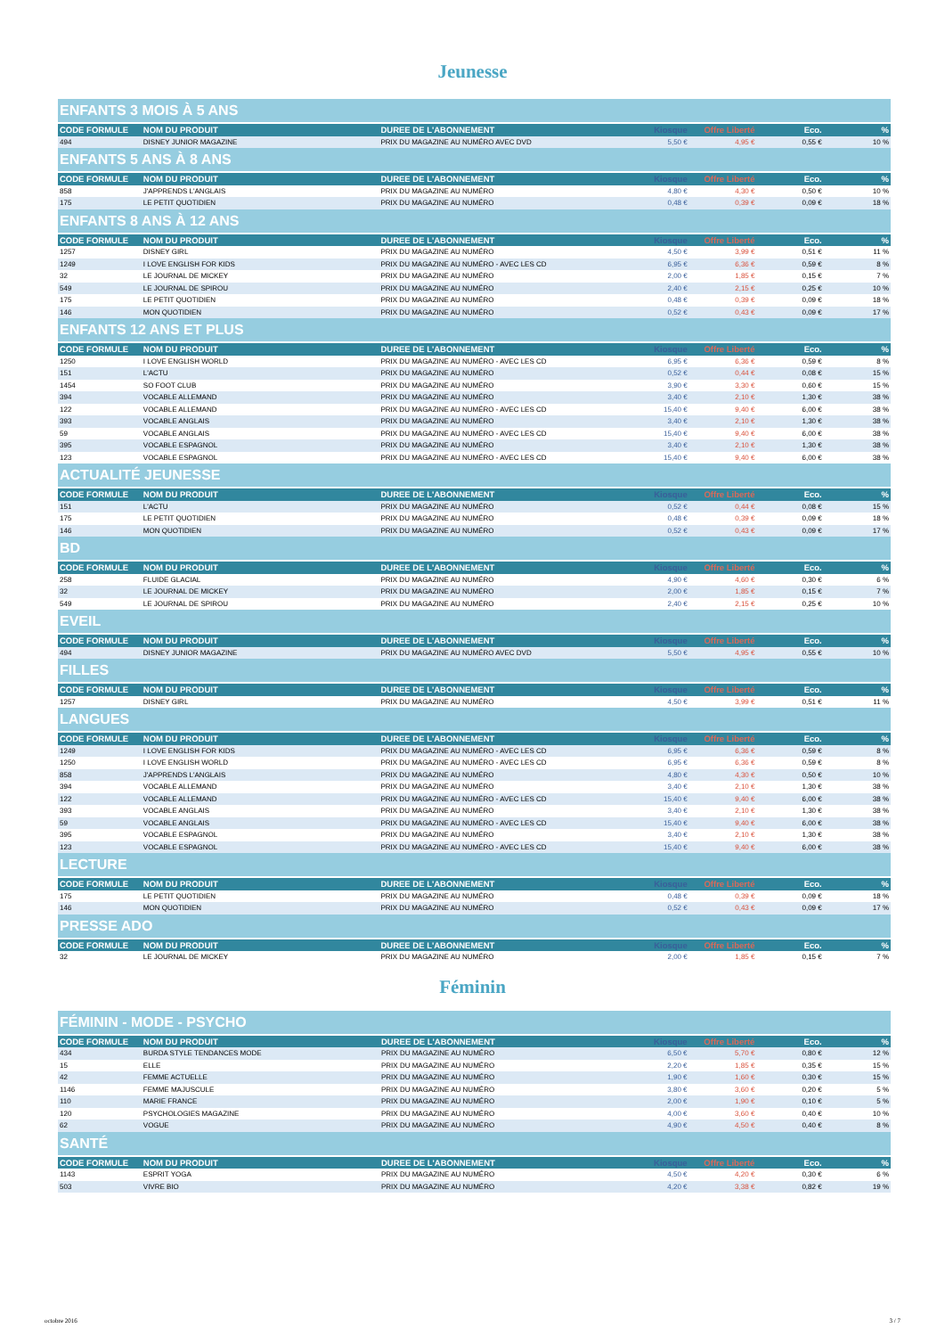Jeunesse
| ENFANTS 3 MOIS À 5 ANS | | | | | | |
| CODE FORMULE | NOM DU PRODUIT | DUREE DE L'ABONNEMENT | Kiosque | Offre Liberté | Eco. | % |
| 494 | DISNEY JUNIOR MAGAZINE | PRIX DU MAGAZINE AU NUMÉRO AVEC DVD | 5,50 € | 4,95 € | 0,55 € | 10 % |
| ENFANTS 5 ANS À 8 ANS | | | | | | |
| CODE FORMULE | NOM DU PRODUIT | DUREE DE L'ABONNEMENT | Kiosque | Offre Liberté | Eco. | % |
| 858 | J'APPRENDS L'ANGLAIS | PRIX DU MAGAZINE AU NUMÉRO | 4,80 € | 4,30 € | 0,50 € | 10 % |
| 175 | LE PETIT QUOTIDIEN | PRIX DU MAGAZINE AU NUMÉRO | 0,48 € | 0,39 € | 0,09 € | 18 % |
| ENFANTS 8 ANS À 12 ANS | | | | | | |
| CODE FORMULE | NOM DU PRODUIT | DUREE DE L'ABONNEMENT | Kiosque | Offre Liberté | Eco. | % |
| 1257 | DISNEY GIRL | PRIX DU MAGAZINE AU NUMÉRO | 4,50 € | 3,99 € | 0,51 € | 11 % |
| 1249 | I LOVE ENGLISH FOR KIDS | PRIX DU MAGAZINE AU NUMÉRO - AVEC LES CD | 6,95 € | 6,36 € | 0,59 € | 8 % |
| 32 | LE JOURNAL DE MICKEY | PRIX DU MAGAZINE AU NUMÉRO | 2,00 € | 1,85 € | 0,15 € | 7 % |
| 549 | LE JOURNAL DE SPIROU | PRIX DU MAGAZINE AU NUMÉRO | 2,40 € | 2,15 € | 0,25 € | 10 % |
| 175 | LE PETIT QUOTIDIEN | PRIX DU MAGAZINE AU NUMÉRO | 0,48 € | 0,39 € | 0,09 € | 18 % |
| 146 | MON QUOTIDIEN | PRIX DU MAGAZINE AU NUMÉRO | 0,52 € | 0,43 € | 0,09 € | 17 % |
| ENFANTS 12 ANS ET PLUS | | | | | | |
| CODE FORMULE | NOM DU PRODUIT | DUREE DE L'ABONNEMENT | Kiosque | Offre Liberté | Eco. | % |
| 1250 | I LOVE ENGLISH WORLD | PRIX DU MAGAZINE AU NUMÉRO - AVEC LES CD | 6,95 € | 6,36 € | 0,59 € | 8 % |
| 151 | L'ACTU | PRIX DU MAGAZINE AU NUMÉRO | 0,52 € | 0,44 € | 0,08 € | 15 % |
| 1454 | SO FOOT CLUB | PRIX DU MAGAZINE AU NUMÉRO | 3,90 € | 3,30 € | 0,60 € | 15 % |
| 394 | VOCABLE ALLEMAND | PRIX DU MAGAZINE AU NUMÉRO | 3,40 € | 2,10 € | 1,30 € | 38 % |
| 122 | VOCABLE ALLEMAND | PRIX DU MAGAZINE AU NUMÉRO - AVEC LES CD | 15,40 € | 9,40 € | 6,00 € | 38 % |
| 393 | VOCABLE ANGLAIS | PRIX DU MAGAZINE AU NUMÉRO | 3,40 € | 2,10 € | 1,30 € | 38 % |
| 59 | VOCABLE ANGLAIS | PRIX DU MAGAZINE AU NUMÉRO - AVEC LES CD | 15,40 € | 9,40 € | 6,00 € | 38 % |
| 395 | VOCABLE ESPAGNOL | PRIX DU MAGAZINE AU NUMÉRO | 3,40 € | 2,10 € | 1,30 € | 38 % |
| 123 | VOCABLE ESPAGNOL | PRIX DU MAGAZINE AU NUMÉRO - AVEC LES CD | 15,40 € | 9,40 € | 6,00 € | 38 % |
| ACTUALITÉ JEUNESSE | | | | | | |
| CODE FORMULE | NOM DU PRODUIT | DUREE DE L'ABONNEMENT | Kiosque | Offre Liberté | Eco. | % |
| 151 | L'ACTU | PRIX DU MAGAZINE AU NUMÉRO | 0,52 € | 0,44 € | 0,08 € | 15 % |
| 175 | LE PETIT QUOTIDIEN | PRIX DU MAGAZINE AU NUMÉRO | 0,48 € | 0,39 € | 0,09 € | 18 % |
| 146 | MON QUOTIDIEN | PRIX DU MAGAZINE AU NUMÉRO | 0,52 € | 0,43 € | 0,09 € | 17 % |
| BD | | | | | | |
| CODE FORMULE | NOM DU PRODUIT | DUREE DE L'ABONNEMENT | Kiosque | Offre Liberté | Eco. | % |
| 258 | FLUIDE GLACIAL | PRIX DU MAGAZINE AU NUMÉRO | 4,90 € | 4,60 € | 0,30 € | 6 % |
| 32 | LE JOURNAL DE MICKEY | PRIX DU MAGAZINE AU NUMÉRO | 2,00 € | 1,85 € | 0,15 € | 7 % |
| 549 | LE JOURNAL DE SPIROU | PRIX DU MAGAZINE AU NUMÉRO | 2,40 € | 2,15 € | 0,25 € | 10 % |
| EVEIL | | | | | | |
| CODE FORMULE | NOM DU PRODUIT | DUREE DE L'ABONNEMENT | Kiosque | Offre Liberté | Eco. | % |
| 494 | DISNEY JUNIOR MAGAZINE | PRIX DU MAGAZINE AU NUMÉRO AVEC DVD | 5,50 € | 4,95 € | 0,55 € | 10 % |
| FILLES | | | | | | |
| CODE FORMULE | NOM DU PRODUIT | DUREE DE L'ABONNEMENT | Kiosque | Offre Liberté | Eco. | % |
| 1257 | DISNEY GIRL | PRIX DU MAGAZINE AU NUMÉRO | 4,50 € | 3,99 € | 0,51 € | 11 % |
| LANGUES | | | | | | |
| CODE FORMULE | NOM DU PRODUIT | DUREE DE L'ABONNEMENT | Kiosque | Offre Liberté | Eco. | % |
| 1249 | I LOVE ENGLISH FOR KIDS | PRIX DU MAGAZINE AU NUMÉRO - AVEC LES CD | 6,95 € | 6,36 € | 0,59 € | 8 % |
| 1250 | I LOVE ENGLISH WORLD | PRIX DU MAGAZINE AU NUMÉRO - AVEC LES CD | 6,95 € | 6,36 € | 0,59 € | 8 % |
| 858 | J'APPRENDS L'ANGLAIS | PRIX DU MAGAZINE AU NUMÉRO | 4,80 € | 4,30 € | 0,50 € | 10 % |
| 394 | VOCABLE ALLEMAND | PRIX DU MAGAZINE AU NUMÉRO | 3,40 € | 2,10 € | 1,30 € | 38 % |
| 122 | VOCABLE ALLEMAND | PRIX DU MAGAZINE AU NUMÉRO - AVEC LES CD | 15,40 € | 9,40 € | 6,00 € | 38 % |
| 393 | VOCABLE ANGLAIS | PRIX DU MAGAZINE AU NUMÉRO | 3,40 € | 2,10 € | 1,30 € | 38 % |
| 59 | VOCABLE ANGLAIS | PRIX DU MAGAZINE AU NUMÉRO - AVEC LES CD | 15,40 € | 9,40 € | 6,00 € | 38 % |
| 395 | VOCABLE ESPAGNOL | PRIX DU MAGAZINE AU NUMÉRO | 3,40 € | 2,10 € | 1,30 € | 38 % |
| 123 | VOCABLE ESPAGNOL | PRIX DU MAGAZINE AU NUMÉRO - AVEC LES CD | 15,40 € | 9,40 € | 6,00 € | 38 % |
| LECTURE | | | | | | |
| CODE FORMULE | NOM DU PRODUIT | DUREE DE L'ABONNEMENT | Kiosque | Offre Liberté | Eco. | % |
| 175 | LE PETIT QUOTIDIEN | PRIX DU MAGAZINE AU NUMÉRO | 0,48 € | 0,39 € | 0,09 € | 18 % |
| 146 | MON QUOTIDIEN | PRIX DU MAGAZINE AU NUMÉRO | 0,52 € | 0,43 € | 0,09 € | 17 % |
| PRESSE ADO | | | | | | |
| CODE FORMULE | NOM DU PRODUIT | DUREE DE L'ABONNEMENT | Kiosque | Offre Liberté | Eco. | % |
| 32 | LE JOURNAL DE MICKEY | PRIX DU MAGAZINE AU NUMÉRO | 2,00 € | 1,85 € | 0,15 € | 7 % |
Féminin
| FÉMININ - MODE - PSYCHO | | | | | | |
| CODE FORMULE | NOM DU PRODUIT | DUREE DE L'ABONNEMENT | Kiosque | Offre Liberté | Eco. | % |
| 434 | BURDA STYLE TENDANCES MODE | PRIX DU MAGAZINE AU NUMÉRO | 6,50 € | 5,70 € | 0,80 € | 12 % |
| 15 | ELLE | PRIX DU MAGAZINE AU NUMÉRO | 2,20 € | 1,85 € | 0,35 € | 15 % |
| 42 | FEMME ACTUELLE | PRIX DU MAGAZINE AU NUMÉRO | 1,90 € | 1,60 € | 0,30 € | 15 % |
| 1146 | FEMME MAJUSCULE | PRIX DU MAGAZINE AU NUMÉRO | 3,80 € | 3,60 € | 0,20 € | 5 % |
| 110 | MARIE FRANCE | PRIX DU MAGAZINE AU NUMÉRO | 2,00 € | 1,90 € | 0,10 € | 5 % |
| 120 | PSYCHOLOGIES MAGAZINE | PRIX DU MAGAZINE AU NUMÉRO | 4,00 € | 3,60 € | 0,40 € | 10 % |
| 62 | VOGUE | PRIX DU MAGAZINE AU NUMÉRO | 4,90 € | 4,50 € | 0,40 € | 8 % |
| SANTÉ | | | | | | |
| CODE FORMULE | NOM DU PRODUIT | DUREE DE L'ABONNEMENT | Kiosque | Offre Liberté | Eco. | % |
| 1143 | ESPRIT YOGA | PRIX DU MAGAZINE AU NUMÉRO | 4,50 € | 4,20 € | 0,30 € | 6 % |
| 503 | VIVRE BIO | PRIX DU MAGAZINE AU NUMÉRO | 4,20 € | 3,38 € | 0,82 € | 19 % |
octobre 2016 3 / 7